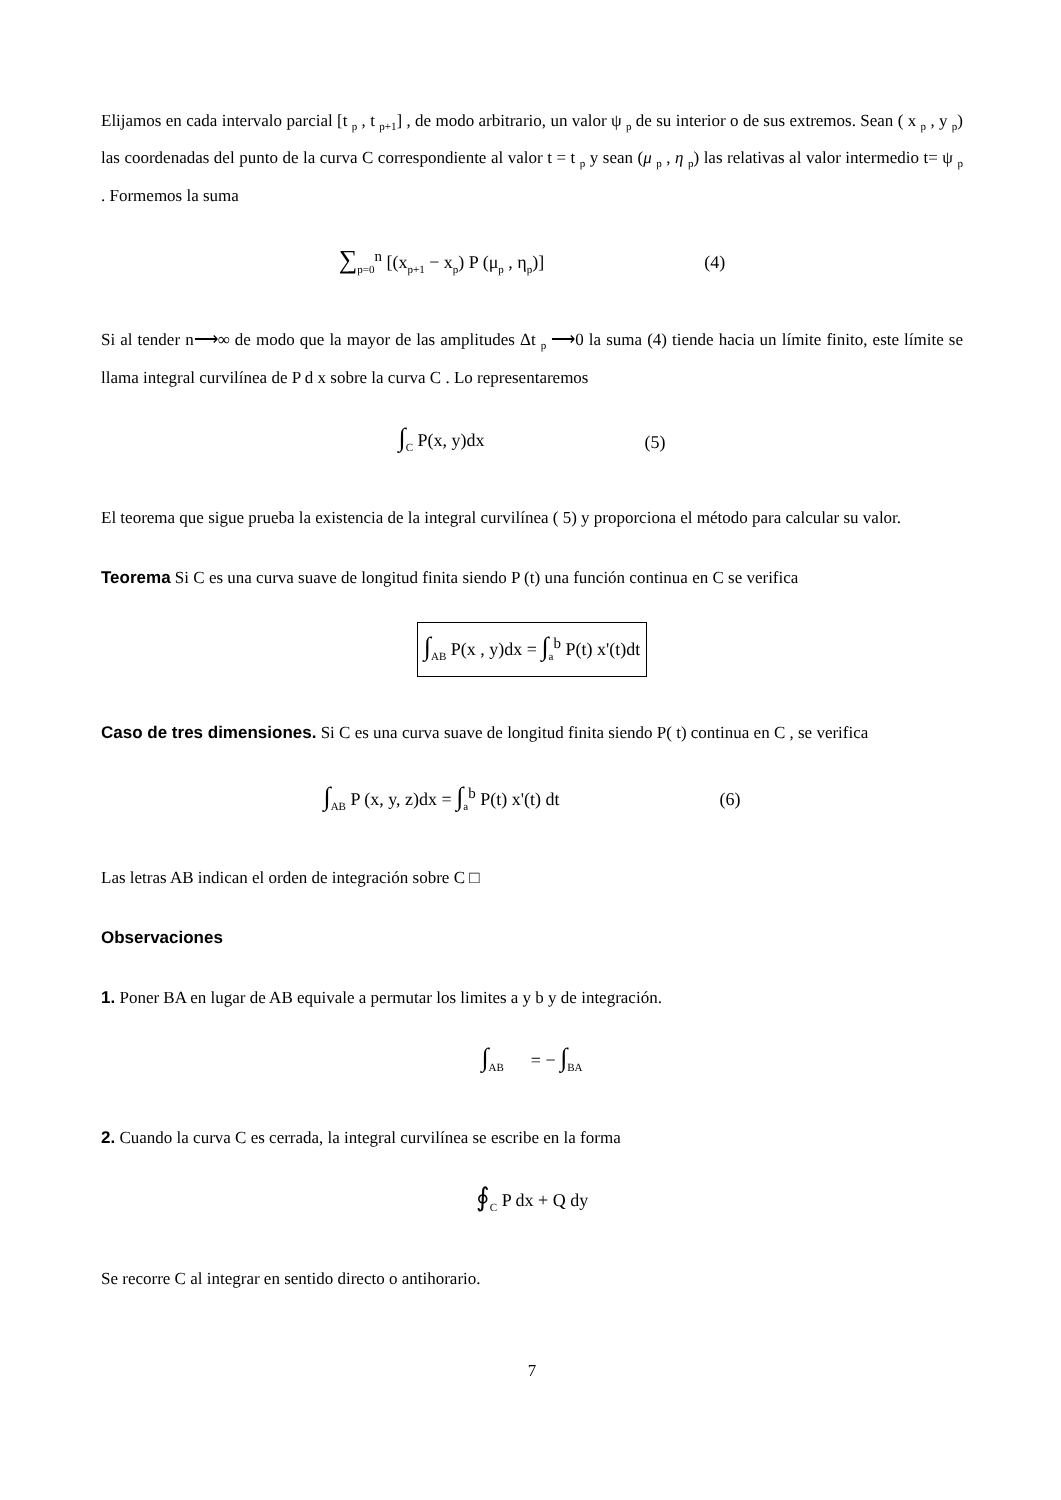Elijamos en cada intervalo parcial [t <sub>p</sub> , t <sub>p+1</sub>] , de modo arbitrario, un valor ψ <sub>p</sub> de su interior o de sus extremos. Sean ( x <sub>p</sub> , y <sub>p</sub>) las coordenadas del punto de la curva C correspondiente al valor t = t <sub>p</sub> y sean (μ <sub>p</sub> , η <sub>p</sub>) las relativas al valor intermedio t= ψ <sub>p</sub> . Formemos la suma
∑<sub>p=0</sub><sup>n</sup> [(x<sub>p+1</sub> − x<sub>p</sub>) P (μ<sub>p</sub> , η<sub>p</sub>)] (4)
Si al tender n⟶∞ de modo que la mayor de las amplitudes Δt <sub>p</sub> ⟶0 la suma (4) tiende hacia un límite finito, este límite se llama integral curvilínea de P d x sobre la curva C . Lo representaremos
∫<sub>C</sub> P(x, y)dx (5)
El teorema que sigue prueba la existencia de la integral curvilínea ( 5) y proporciona el método para calcular su valor.
Teorema Si C es una curva suave de longitud finita siendo P (t) una función continua en C se verifica
∫<sub>AB</sub> P(x , y)dx = ∫<sub>a</sub><sup>b</sup> P(t) x'(t)dt
Caso de tres dimensiones. Si C es una curva suave de longitud finita siendo P( t) continua en C , se verifica
∫<sub>AB</sub> P (x, y, z)dx = ∫<sub>a</sub><sup>b</sup> P(t) x'(t) dt (6)
Las letras AB indican el orden de integración sobre C □
Observaciones
1. Poner BA en lugar de AB equivale a permutar los limites a y b y de integración.
∫<sub>AB</sub> = − ∫<sub>BA</sub>
2. Cuando la curva C es cerrada, la integral curvilínea se escribe en la forma
∮<sub>C</sub> P dx + Q dy
Se recorre C al integrar en sentido directo o antihorario.
7